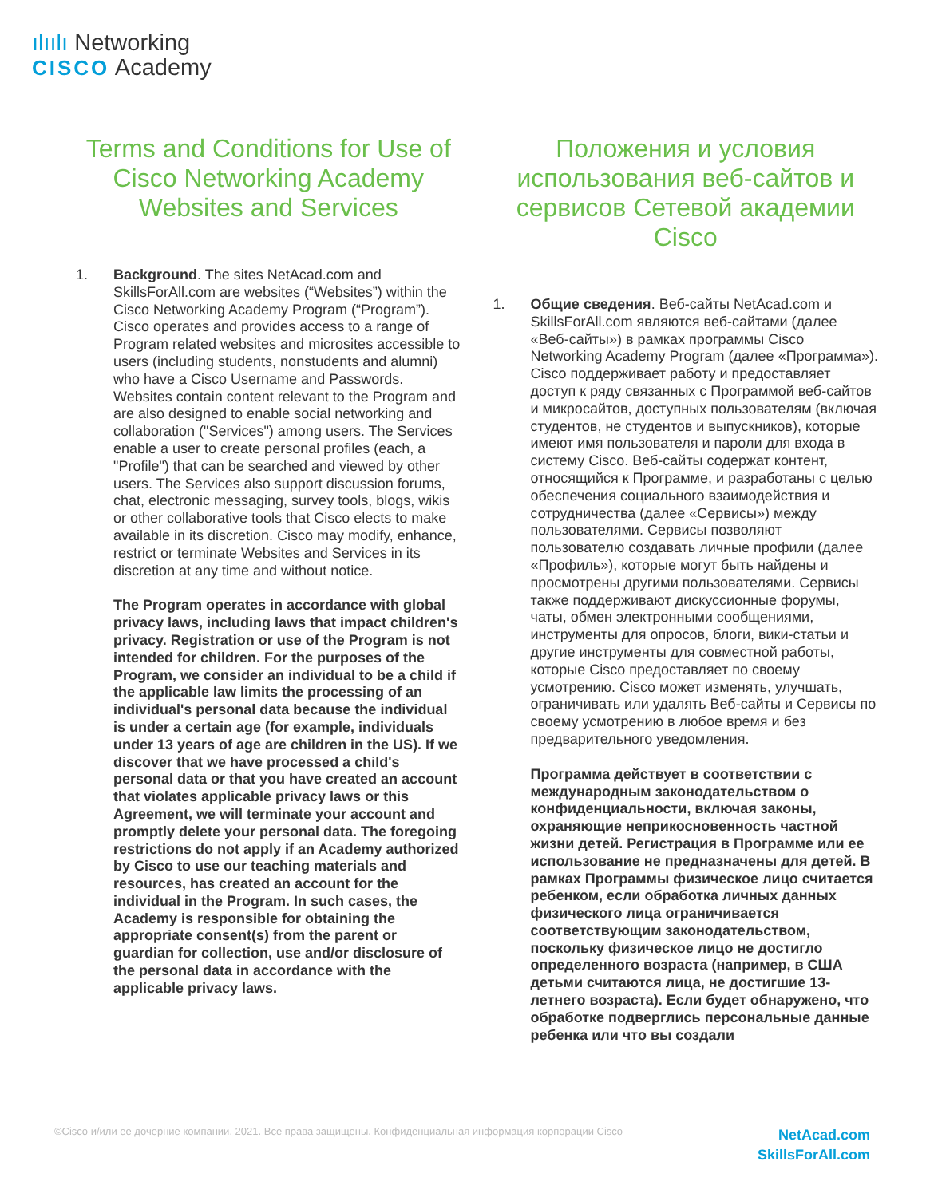ılıılı Networking
CISCO Academy
Terms and Conditions for Use of Cisco Networking Academy Websites and Services
1. Background. The sites NetAcad.com and SkillsForAll.com are websites (“Websites”) within the Cisco Networking Academy Program (“Program”). Cisco operates and provides access to a range of Program related websites and microsites accessible to users (including students, nonstudents and alumni) who have a Cisco Username and Passwords. Websites contain content relevant to the Program and are also designed to enable social networking and collaboration ("Services") among users. The Services enable a user to create personal profiles (each, a "Profile") that can be searched and viewed by other users. The Services also support discussion forums, chat, electronic messaging, survey tools, blogs, wikis or other collaborative tools that Cisco elects to make available in its discretion. Cisco may modify, enhance, restrict or terminate Websites and Services in its discretion at any time and without notice.
The Program operates in accordance with global privacy laws, including laws that impact children's privacy. Registration or use of the Program is not intended for children. For the purposes of the Program, we consider an individual to be a child if the applicable law limits the processing of an individual's personal data because the individual is under a certain age (for example, individuals under 13 years of age are children in the US). If we discover that we have processed a child's personal data or that you have created an account that violates applicable privacy laws or this Agreement, we will terminate your account and promptly delete your personal data. The foregoing restrictions do not apply if an Academy authorized by Cisco to use our teaching materials and resources, has created an account for the individual in the Program. In such cases, the Academy is responsible for obtaining the appropriate consent(s) from the parent or guardian for collection, use and/or disclosure of the personal data in accordance with the applicable privacy laws.
Положения и условия использования веб-сайтов и сервисов Сетевой академии Cisco
1. Общие сведения. Веб-сайты NetAcad.com и SkillsForAll.com являются веб-сайтами (далее «Веб-сайты») в рамках программы Cisco Networking Academy Program (далее «Программа»). Cisco поддерживает работу и предоставляет доступ к ряду связанных с Программой веб-сайтов и микросайтов, доступных пользователям (включая студентов, не студентов и выпускников), которые имеют имя пользователя и пароли для входа в систему Cisco. Веб-сайты содержат контент, относящийся к Программе, и разработаны с целью обеспечения социального взаимодействия и сотрудничества (далее «Сервисы») между пользователями. Сервисы позволяют пользователю создавать личные профили (далее «Профиль»), которые могут быть найдены и просмотрены другими пользователями. Сервисы также поддерживают дискуссионные форумы, чаты, обмен электронными сообщениями, инструменты для опросов, блоги, вики-статьи и другие инструменты для совместной работы, которые Cisco предоставляет по своему усмотрению. Cisco может изменять, улучшать, ограничивать или удалять Веб-сайты и Сервисы по своему усмотрению в любое время и без предварительного уведомления.
Программа действует в соответствии с международным законодательством о конфиденциальности, включая законы, охраняющие неприкосновенность частной жизни детей. Регистрация в Программе или ее использование не предназначены для детей. В рамках Программы физическое лицо считается ребенком, если обработка личных данных физического лица ограничивается соответствующим законодательством, поскольку физическое лицо не достигло определенного возраста (например, в США детьми считаются лица, не достигшие 13-летнего возраста). Если будет обнаружено, что обработке подверглись персональные данные ребенка или что вы создали
©Cisco и/или ее дочерние компании, 2021. Все права защищены. Конфиденциальная информация корпорации Cisco
NetAcad.com
SkillsForAll.com